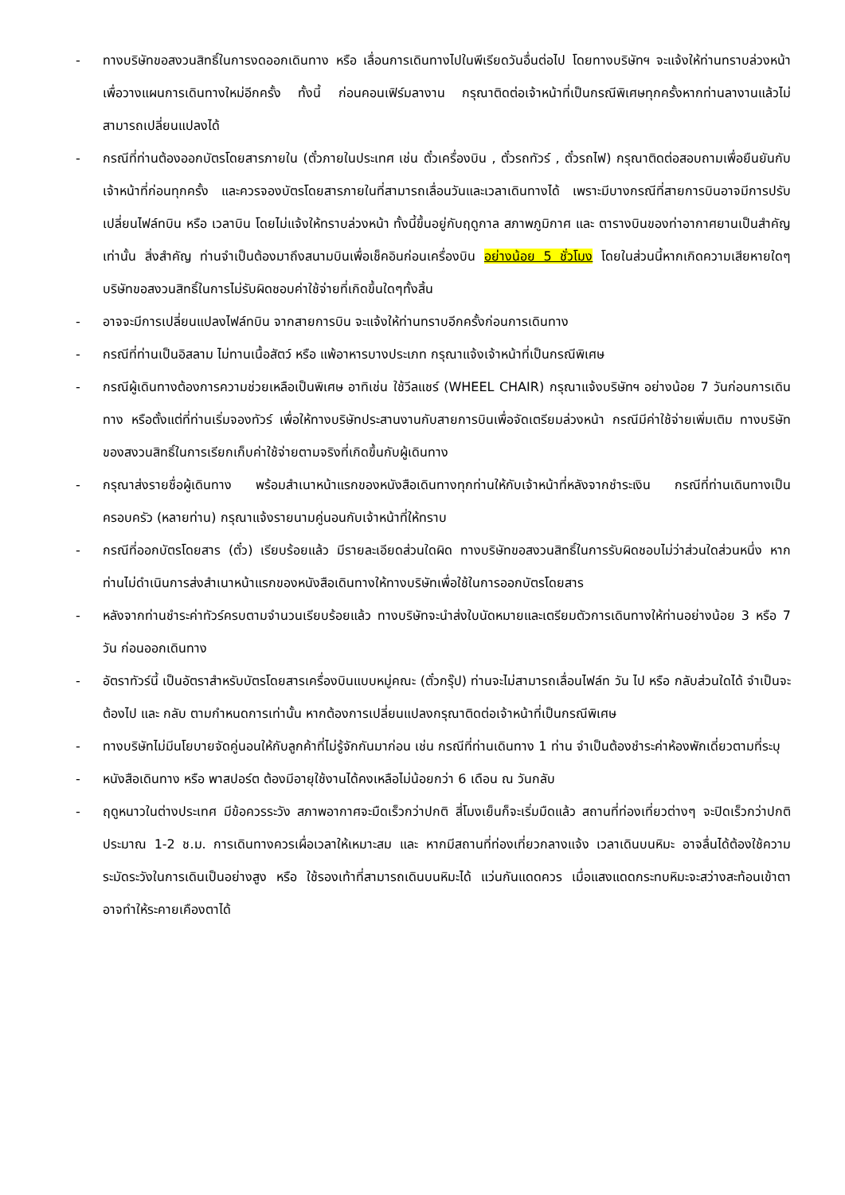- ทางบริษัทขอสงวนสิทธิ์ในการงดออกเดินทาง หรือ เลื่อนการเดินทางไปในพีเรียดวันอื่นต่อไป โดยทางบริษัทฯ จะแจ้งให้ท่านทราบล่วงหน้าเพื่อวางแผนการเดินทางใหม่อีกครั้ง ทั้งนี้ ก่อนคอนเฟิร์มลางาน กรุณาติดต่อเจ้าหน้าที่เป็นกรณีพิเศษทุกครั้งหากท่านลางานแล้วไม่สามารถเปลี่ยนแปลงได้
- กรณีที่ท่านต้องออกบัตรโดยสารภายใน (ตั๋วภายในประเทศ เช่น ตั๋วเครื่องบิน , ตั๋วรถทัวร์ , ตั๋วรถไฟ) กรุณาติดต่อสอบถามเพื่อยืนยันกับเจ้าหน้าที่ก่อนทุกครั้ง และควรจองบัตรโดยสารภายในที่สามารถเลื่อนวันและเวลาเดินทางได้ เพราะมีบางกรณีที่สายการบินอาจมีการปรับเปลี่ยนไฟล์ทบิน หรือ เวลาบิน โดยไม่แจ้งให้ทราบล่วงหน้า ทั้งนี้ขึ้นอยู่กับฤดูกาล สภาพภูมิกาศ และ ตารางบินของท่าอากาศยานเป็นสำคัญเท่านั้น สิ่งสำคัญ ท่านจำเป็นต้องมาถึงสนามบินเพื่อเช็คอินก่อนเครื่องบิน อย่างน้อย 5 ชั่วโมง โดยในส่วนนี้หากเกิดความเสียหายใดๆ บริษัทขอสงวนสิทธิ์ในการไม่รับผิดชอบค่าใช้จ่ายที่เกิดขึ้นใดๆทั้งสิ้น
- อาจจะมีการเปลี่ยนแปลงไฟล์ทบิน จากสายการบิน จะแจ้งให้ท่านทราบอีกครั้งก่อนการเดินทาง
- กรณีที่ท่านเป็นอิสลาม ไม่ทานเนื้อสัตว์ หรือ แพ้อาหารบางประเภท กรุณาแจ้งเจ้าหน้าที่เป็นกรณีพิเศษ
- กรณีผู้เดินทางต้องการความช่วยเหลือเป็นพิเศษ อาทิเช่น ใช้วีลแชร์ (WHEEL CHAIR) กรุณาแจ้งบริษัทฯ อย่างน้อย 7 วันก่อนการเดินทาง หรือตั้งแต่ที่ท่านเริ่มจองทัวร์ เพื่อให้ทางบริษัทประสานงานกับสายการบินเพื่อจัดเตรียมล่วงหน้า กรณีมีค่าใช้จ่ายเพิ่มเติม ทางบริษัทของสงวนสิทธิ์ในการเรียกเก็บค่าใช้จ่ายตามจริงที่เกิดขึ้นกับผู้เดินทาง
- กรุณาส่งรายชื่อผู้เดินทาง พร้อมสำเนาหน้าแรกของหนังสือเดินทางทุกท่านให้กับเจ้าหน้าที่หลังจากชำระเงิน กรณีที่ท่านเดินทางเป็นครอบครัว (หลายท่าน) กรุณาแจ้งรายนามคู่นอนกับเจ้าหน้าที่ให้ทราบ
- กรณีที่ออกบัตรโดยสาร (ตั๋ว) เรียบร้อยแล้ว มีรายละเอียดส่วนใดผิด ทางบริษัทขอสงวนสิทธิ์ในการรับผิดชอบไม่ว่าส่วนใดส่วนหนึ่ง หากท่านไม่ดำเนินการส่งสำเนาหน้าแรกของหนังสือเดินทางให้ทางบริษัทเพื่อใช้ในการออกบัตรโดยสาร
- หลังจากท่านชำระค่าทัวร์ครบตามจำนวนเรียบร้อยแล้ว ทางบริษัทจะนำส่งใบนัดหมายและเตรียมตัวการเดินทางให้ท่านอย่างน้อย 3 หรือ 7 วัน ก่อนออกเดินทาง
- อัตราทัวร์นี้ เป็นอัตราสำหรับบัตรโดยสารเครื่องบินแบบหมู่คณะ (ตั๋วกรุ๊ป) ท่านจะไม่สามารถเลื่อนไฟล์ท วัน ไป หรือ กลับส่วนใดได้ จำเป็นจะต้องไป และ กลับ ตามกำหนดการเท่านั้น หากต้องการเปลี่ยนแปลงกรุณาติดต่อเจ้าหน้าที่เป็นกรณีพิเศษ
- ทางบริษัทไม่มีนโยบายจัดคู่นอนให้กับลูกค้าที่ไม่รู้จักกันมาก่อน เช่น กรณีที่ท่านเดินทาง 1 ท่าน จำเป็นต้องชำระค่าห้องพักเดี่ยวตามที่ระบุ
- หนังสือเดินทาง หรือ พาสปอร์ต ต้องมีอายุใช้งานได้คงเหลือไม่น้อยกว่า 6 เดือน ณ วันกลับ
- ฤดูหนาวในต่างประเทศ มีข้อควรระวัง สภาพอากาศจะมืดเร็วกว่าปกติ สี่โมงเย็นก็จะเริ่มมืดแล้ว สถานที่ท่องเที่ยวต่างๆ จะปิดเร็วกว่าปกติ ประมาณ 1-2 ช.ม. การเดินทางควรเผื่อเวลาให้เหมาะสม และ หากมีสถานที่ท่องเที่ยวกลางแจ้ง เวลาเดินบนหิมะ อาจลื่นได้ต้องใช้ความระมัดระวังในการเดินเป็นอย่างสูง หรือ ใช้รองเท้าที่สามารถเดินบนหิมะได้ แว่นกันแดดควร เมื่อแสงแดดกระทบหิมะจะสว่างสะท้อนเข้าตา อาจทำให้ระคายเคืองตาได้